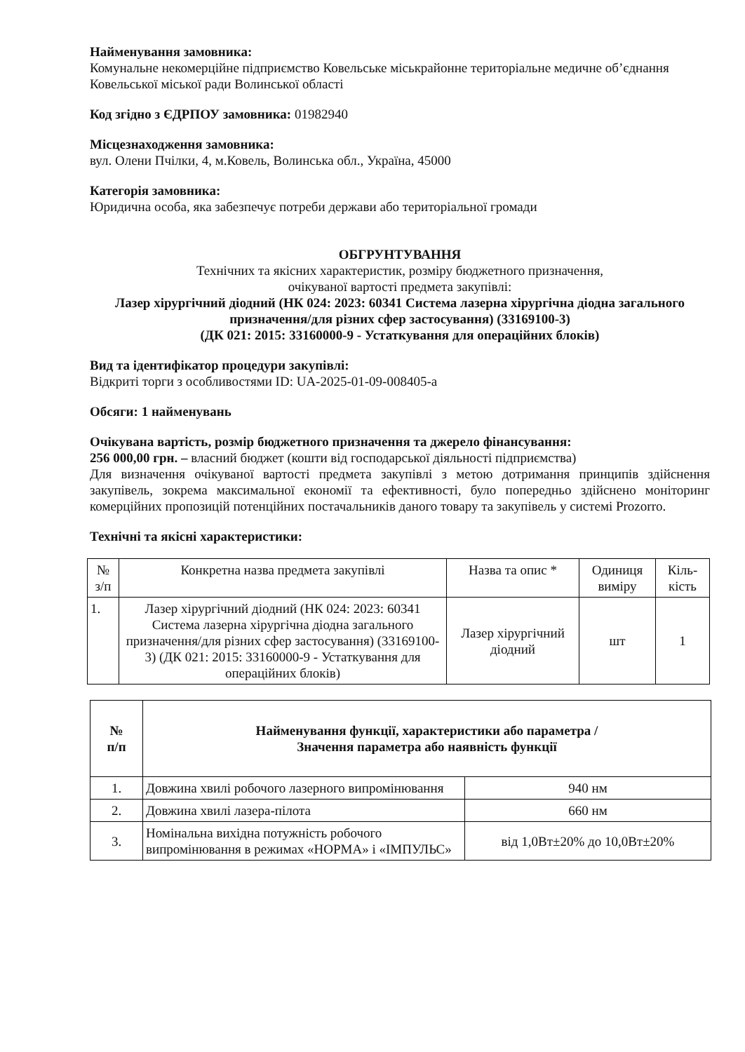Найменування замовника:
Комунальне некомерційне підприємство Ковельське міськрайонне територіальне медичне об’єднання Ковельської міської ради Волинської області
Код згідно з ЄДРПОУ замовника: 01982940
Місцезнаходження замовника:
вул. Олени Пчілки, 4, м.Ковель, Волинська обл., Україна, 45000
Категорія замовника:
Юридична особа, яка забезпечує потреби держави або територіальної громади
ОБГРУНТУВАННЯ
Технічних та якісних характеристик, розміру бюджетного призначення,
очікуваної вартості предмета закупівлі:
Лазер хірургічний діодний (НК 024: 2023: 60341 Система лазерна хірургічна діодна загального призначення/для різних сфер застосування) (33169100-3)
(ДК 021: 2015: 33160000-9 - Устаткування для операційних блоків)
Вид та ідентифікатор процедури закупівлі:
Відкриті торги з особливостями ID: UA-2025-01-09-008405-a
Обсяги: 1 найменувань
Очікувана вартість, розмір бюджетного призначення та джерело фінансування:
256 000,00 грн. – власний бюджет (кошти від господарської діяльності підприємства)
Для визначення очікуваної вартості предмета закупівлі з метою дотримання принципів здійснення закупівель, зокрема максимальної економії та ефективності, було попередньо здійснено моніторинг комерційних пропозицій потенційних постачальників даного товару та закупівель у системі Prozorro.
Технічні та якісні характеристики:
| № з/п | Конкретна назва предмета закупівлі | Назва та опис * | Одиниця виміру | Кіль-кість |
| --- | --- | --- | --- | --- |
| 1. | Лазер хірургічний діодний (НК 024: 2023: 60341 Система лазерна хірургічна діодна загального призначення/для різних сфер застосування) (33169100-3) (ДК 021: 2015: 33160000-9 - Устаткування для операційних блоків) | Лазер хірургічний діодний | шт | 1 |
| № п/п | Найменування функції, характеристики або параметра / Значення параметра або наявність функції | |
| --- | --- | --- |
| 1. | Довжина хвилі робочого лазерного випромінювання | 940 нм |
| 2. | Довжина хвилі лазера-пілота | 660 нм |
| 3. | Номінальна вихідна потужність робочого випромінювання в режимах «НОРМА» і «ІМПУЛЬС» | від 1,0Вт±20% до 10,0Вт±20% |